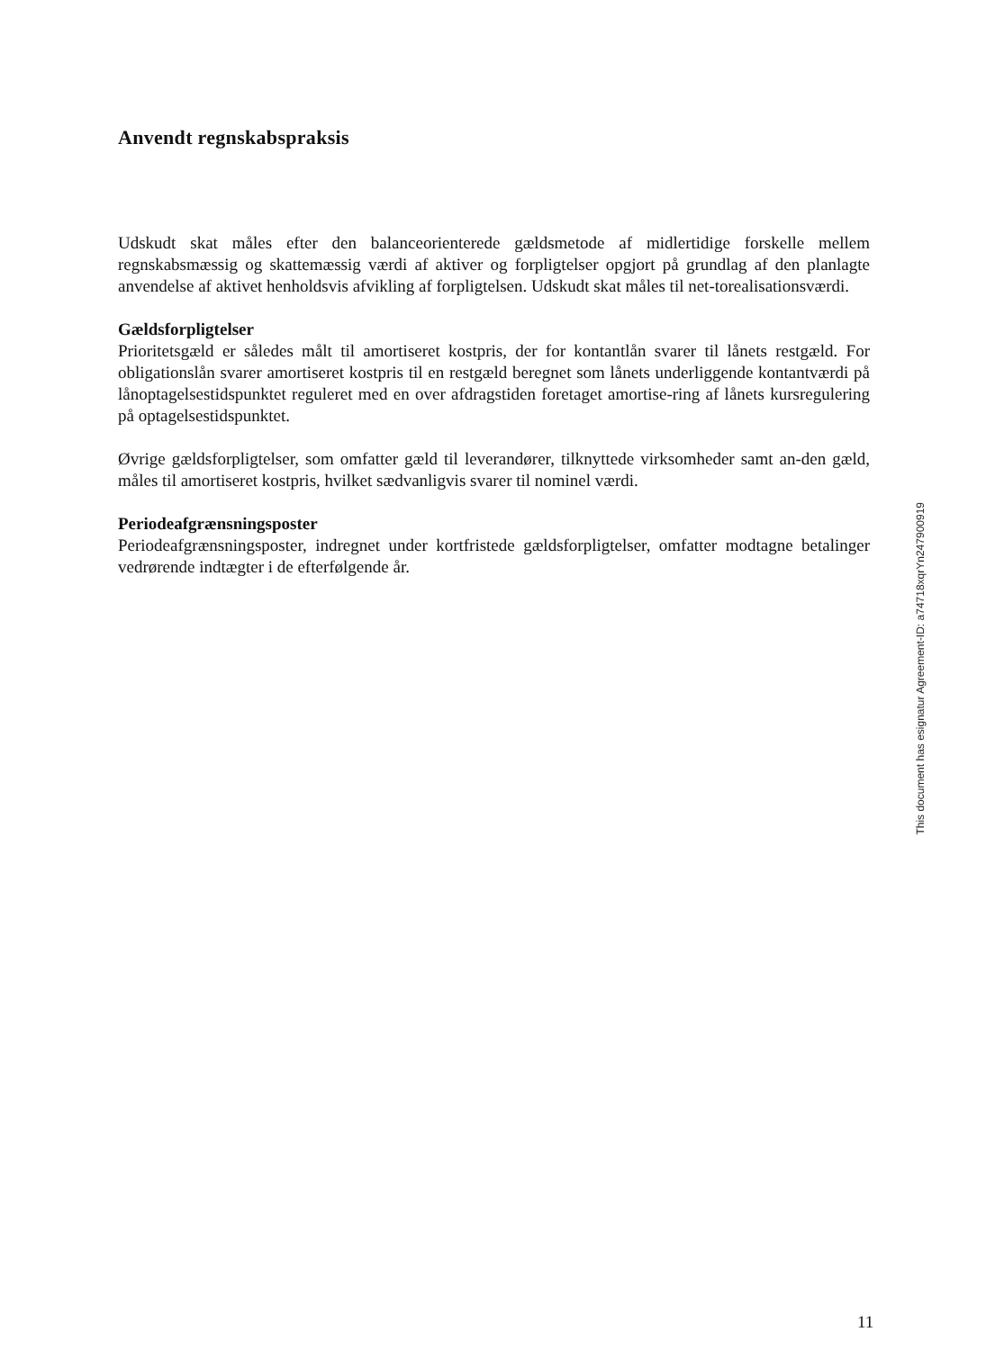Anvendt regnskabspraksis
Udskudt skat måles efter den balanceorienterede gældsmetode af midlertidige forskelle mellem regnskabsmæssig og skattemæssig værdi af aktiver og forpligtelser opgjort på grundlag af den planlagte anvendelse af aktivet henholdsvis afvikling af forpligtelsen. Udskudt skat måles til net-torealisationsværdi.
Gældsforpligtelser
Prioritetsgæld er således målt til amortiseret kostpris, der for kontantlån svarer til lånets restgæld. For obligationslån svarer amortiseret kostpris til en restgæld beregnet som lånets underliggende kontantværdi på lånoptagelsestidspunktet reguleret med en over afdragstiden foretaget amortise-ring af lånets kursregulering på optagelsestidspunktet.
Øvrige gældsforpligtelser, som omfatter gæld til leverandører, tilknyttede virksomheder samt an-den gæld, måles til amortiseret kostpris, hvilket sædvanligvis svarer til nominel værdi.
Periodeafgrænsningsposter
Periodeafgrænsningsposter, indregnet under kortfristede gældsforpligtelser, omfatter modtagne betalinger vedrørende indtægter i de efterfølgende år.
This document has esignatur Agreement-ID: a74718xqrYn247900919
11